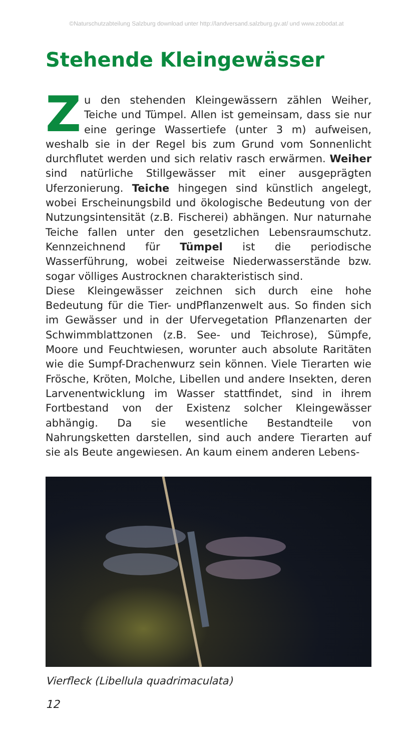©Naturschutzabteilung Salzburg download unter http://landversand.salzburg.gv.at/ und www.zobodat.at
Stehende Kleingewässer
Zu den stehenden Kleingewässern zählen Weiher, Teiche und Tümpel. Allen ist gemeinsam, dass sie nur eine geringe Wassertiefe (unter 3 m) aufweisen, weshalb sie in der Regel bis zum Grund vom Sonnenlicht durchflutet werden und sich relativ rasch erwärmen. Weiher sind natürliche Stillgewässer mit einer ausgeprägten Uferzonierung. Teiche hingegen sind künstlich angelegt, wobei Erscheinungsbild und ökologische Bedeutung von der Nutzungsintensität (z.B. Fischerei) abhängen. Nur naturnahe Teiche fallen unter den gesetzlichen Lebensraumschutz. Kennzeichnend für Tümpel ist die periodische Wasserführung, wobei zeitweise Niederwasserstände bzw. sogar völliges Austrocknen charakteristisch sind.
Diese Kleingewässer zeichnen sich durch eine hohe Bedeutung für die Tier- undPflanzenwelt aus. So finden sich im Gewässer und in der Ufervegetation Pflanzenarten der Schwimmblattzonen (z.B. See- und Teichrose), Sümpfe, Moore und Feuchtwiesen, worunter auch absolute Raritäten wie die Sumpf-Drachenwurz sein können. Viele Tierarten wie Frösche, Kröten, Molche, Libellen und andere Insekten, deren Larvenentwicklung im Wasser stattfindet, sind in ihrem Fortbestand von der Existenz solcher Kleingewässer abhängig. Da sie wesentliche Bestandteile von Nahrungsketten darstellen, sind auch andere Tierarten auf sie als Beute angewiesen. An kaum einem anderen Lebens-
Vierfleck (Libellula quadrimaculata)
12